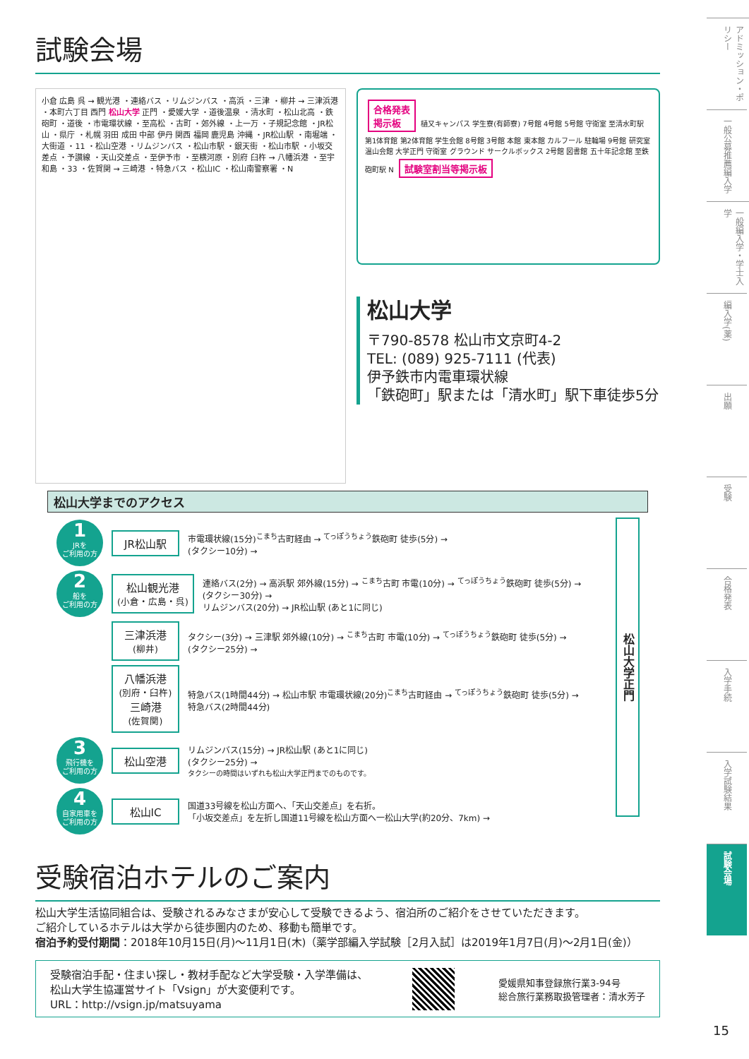試験会場
小倉 広島 呉 → 観光港 ・連絡バス ・リムジンバス ・高浜 ・三津 ・柳井 → 三津浜港 ・本町六丁目 西門 松山大学 正門 ・愛媛大学 ・道後温泉 ・清水町 ・松山北高 ・鉄砲町 ・道後 ・市電環状線 ・至高松 ・古町 ・郊外線 ・上一万 ・子規記念館 ・JR松山 ・県庁 ・札幌 羽田 成田 中部 伊丹 関西 福岡 鹿児島 沖縄 ・JR松山駅 ・南堀端 ・大街道 ・11 ・松山空港 ・リムジンバス ・松山市駅 ・銀天街 ・松山市駅 ・小坂交差点 ・予讃線 ・天山交差点 ・至伊予市 ・至横河原 ・別府 臼杵 → 八幡浜港 ・至宇和島 ・33 ・佐賀関 → 三崎港 ・特急バス ・松山IC ・松山南警察署 ・N
合格発表
掲示板 樋又キャンパス 学生寮(有師寮) 7号館 4号館 5号館 守衛室 至清水町駅 第1体育館 第2体育館 学生会館 8号館 3号館 本館 東本館 カルフール 駐輪場 9号館 研究室 温山会館 大学正門 守衛室 グラウンド サークルボックス 2号館 図書館 五十年記念館 至鉄砲町駅 N 試験室割当等掲示板
松山大学
〒790-8578 松山市文京町4-2
TEL: (089) 925-7111 (代表)
伊予鉄市内電車環状線
「鉄砲町」駅または「清水町」駅下車徒歩5分
松山大学までのアクセス
1
JRを
ご利用の方
JR松山駅
市電環状線(15分)<sup>こまち</sup>古町経由 → <sup>てっぽうちょう</sup>鉄砲町 徒歩(5分) →
(タクシー10分) →
2
船を
ご利用の方
松山観光港
(小倉・広島・呉)
連絡バス(2分) → 高浜駅 郊外線(15分) → <sup>こまち</sup>古町 市電(10分) → <sup>てっぽうちょう</sup>鉄砲町 徒歩(5分) →
(タクシー30分) →
リムジンバス(20分) → JR松山駅 (あと1に同じ)
三津浜港
(柳井)
タクシー(3分) → 三津駅 郊外線(10分) → <sup>こまち</sup>古町 市電(10分) → <sup>てっぽうちょう</sup>鉄砲町 徒歩(5分) →
(タクシー25分) →
八幡浜港
(別府・臼杵)
三崎港
(佐賀関)
特急バス(1時間44分) → 松山市駅 市電環状線(20分)<sup>こまち</sup>古町経由 → <sup>てっぽうちょう</sup>鉄砲町 徒歩(5分) →
特急バス(2時間44分)
3
飛行機を
ご利用の方
松山空港
リムジンバス(15分) → JR松山駅 (あと1に同じ)
(タクシー25分) →
タクシーの時間はいずれも松山大学正門までのものです。
4
自家用車を
ご利用の方
松山IC
国道33号線を松山方面へ、「天山交差点」を右折。
「小坂交差点」を左折し国道11号線を松山方面へ一松山大学(約20分、7km) →
受験宿泊ホテルのご案内
松山大学生活協同組合は、受験されるみなさまが安心して受験できるよう、宿泊所のご紹介をさせていただきます。
ご紹介しているホテルは大学から徒歩圏内のため、移動も簡単です。
宿泊予約受付期間：2018年10月15日(月)～11月1日(木)（薬学部編入学試験［2月入試］は2019年1月7日(月)～2月1日(金)）
受験宿泊手配・住まい探し・教材手配など大学受験・入学準備は、
松山大学生協運営サイト「Vsign」が大変便利です。
URL：http://vsign.jp/matsuyama
愛媛県知事登録旅行業3-94号
総合旅行業務取扱管理者：清水芳子
松山大学正門
アドミッション・ポリシー
一般公募推薦編入学
一般編入学・学士入学
編入学(薬)
出願
受験
合格発表
入学手続
入学試験結果
試験会場
15